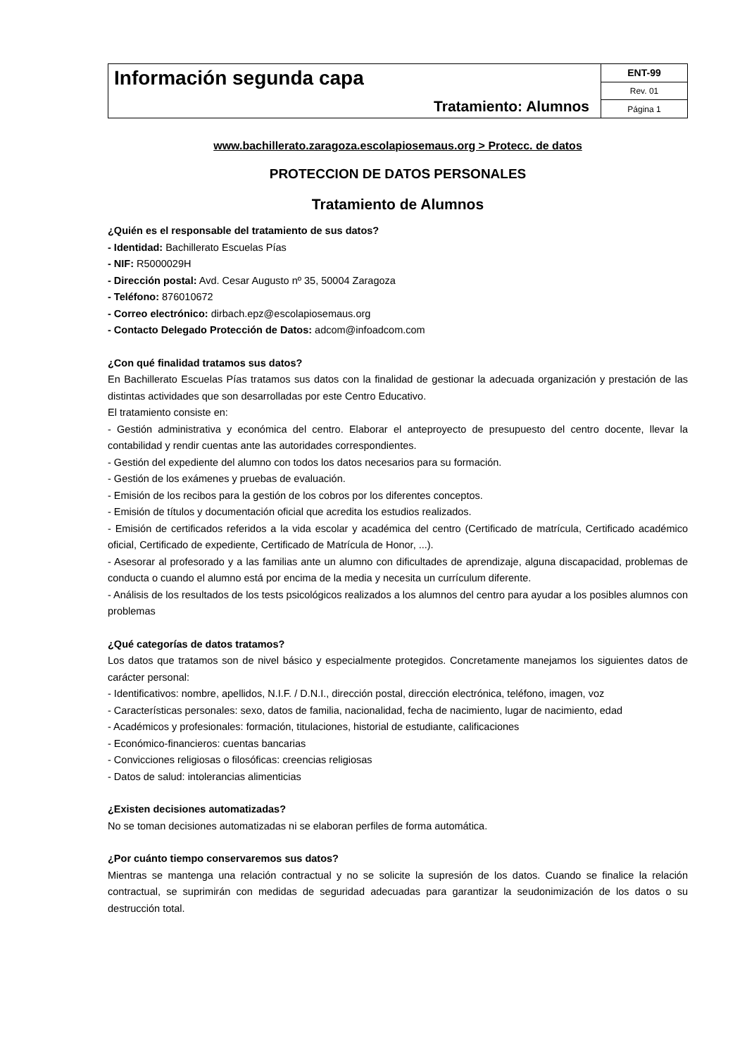| Información segunda capa Tratamiento: Alumnos | ENT-99 |
| | Rev. 01 |
| | Página 1 |
www.bachillerato.zaragoza.escolapiosemaus.org > Protecc. de datos
PROTECCION DE DATOS PERSONALES
Tratamiento de Alumnos
¿Quién es el responsable del tratamiento de sus datos?
- Identidad: Bachillerato Escuelas Pías
- NIF: R5000029H
- Dirección postal: Avd. Cesar Augusto nº 35, 50004 Zaragoza
- Teléfono: 876010672
- Correo electrónico: dirbach.epz@escolapiosemaus.org
- Contacto Delegado Protección de Datos: adcom@infoadcom.com
¿Con qué finalidad tratamos sus datos?
En Bachillerato Escuelas Pías tratamos sus datos con la finalidad de gestionar la adecuada organización y prestación de las distintas actividades que son desarrolladas por este Centro Educativo.
El tratamiento consiste en:
- Gestión administrativa y económica del centro. Elaborar el anteproyecto de presupuesto del centro docente, llevar la contabilidad y rendir cuentas ante las autoridades correspondientes.
- Gestión del expediente del alumno con todos los datos necesarios para su formación.
- Gestión de los exámenes y pruebas de evaluación.
- Emisión de los recibos para la gestión de los cobros por los diferentes conceptos.
- Emisión de títulos y documentación oficial que acredita los estudios realizados.
- Emisión de certificados referidos a la vida escolar y académica del centro (Certificado de matrícula, Certificado académico oficial, Certificado de expediente, Certificado de Matrícula de Honor, ...).
- Asesorar al profesorado y a las familias ante un alumno con dificultades de aprendizaje, alguna discapacidad, problemas de conducta o cuando el alumno está por encima de la media y necesita un currículum diferente.
- Análisis de los resultados de los tests psicológicos realizados a los alumnos del centro para ayudar a los posibles alumnos con problemas
¿Qué categorías de datos tratamos?
Los datos que tratamos son de nivel básico y especialmente protegidos. Concretamente manejamos los siguientes datos de carácter personal:
- Identificativos: nombre, apellidos, N.I.F. / D.N.I., dirección postal, dirección electrónica, teléfono, imagen, voz
- Características personales: sexo, datos de familia, nacionalidad, fecha de nacimiento, lugar de nacimiento, edad
- Académicos y profesionales: formación, titulaciones, historial de estudiante, calificaciones
- Económico-financieros: cuentas bancarias
- Convicciones religiosas o filosóficas: creencias religiosas
- Datos de salud: intolerancias alimenticias
¿Existen decisiones automatizadas?
No se toman decisiones automatizadas ni se elaboran perfiles de forma automática.
¿Por cuánto tiempo conservaremos sus datos?
Mientras se mantenga una relación contractual y no se solicite la supresión de los datos. Cuando se finalice la relación contractual, se suprimirán con medidas de seguridad adecuadas para garantizar la seudonimización de los datos o su destrucción total.